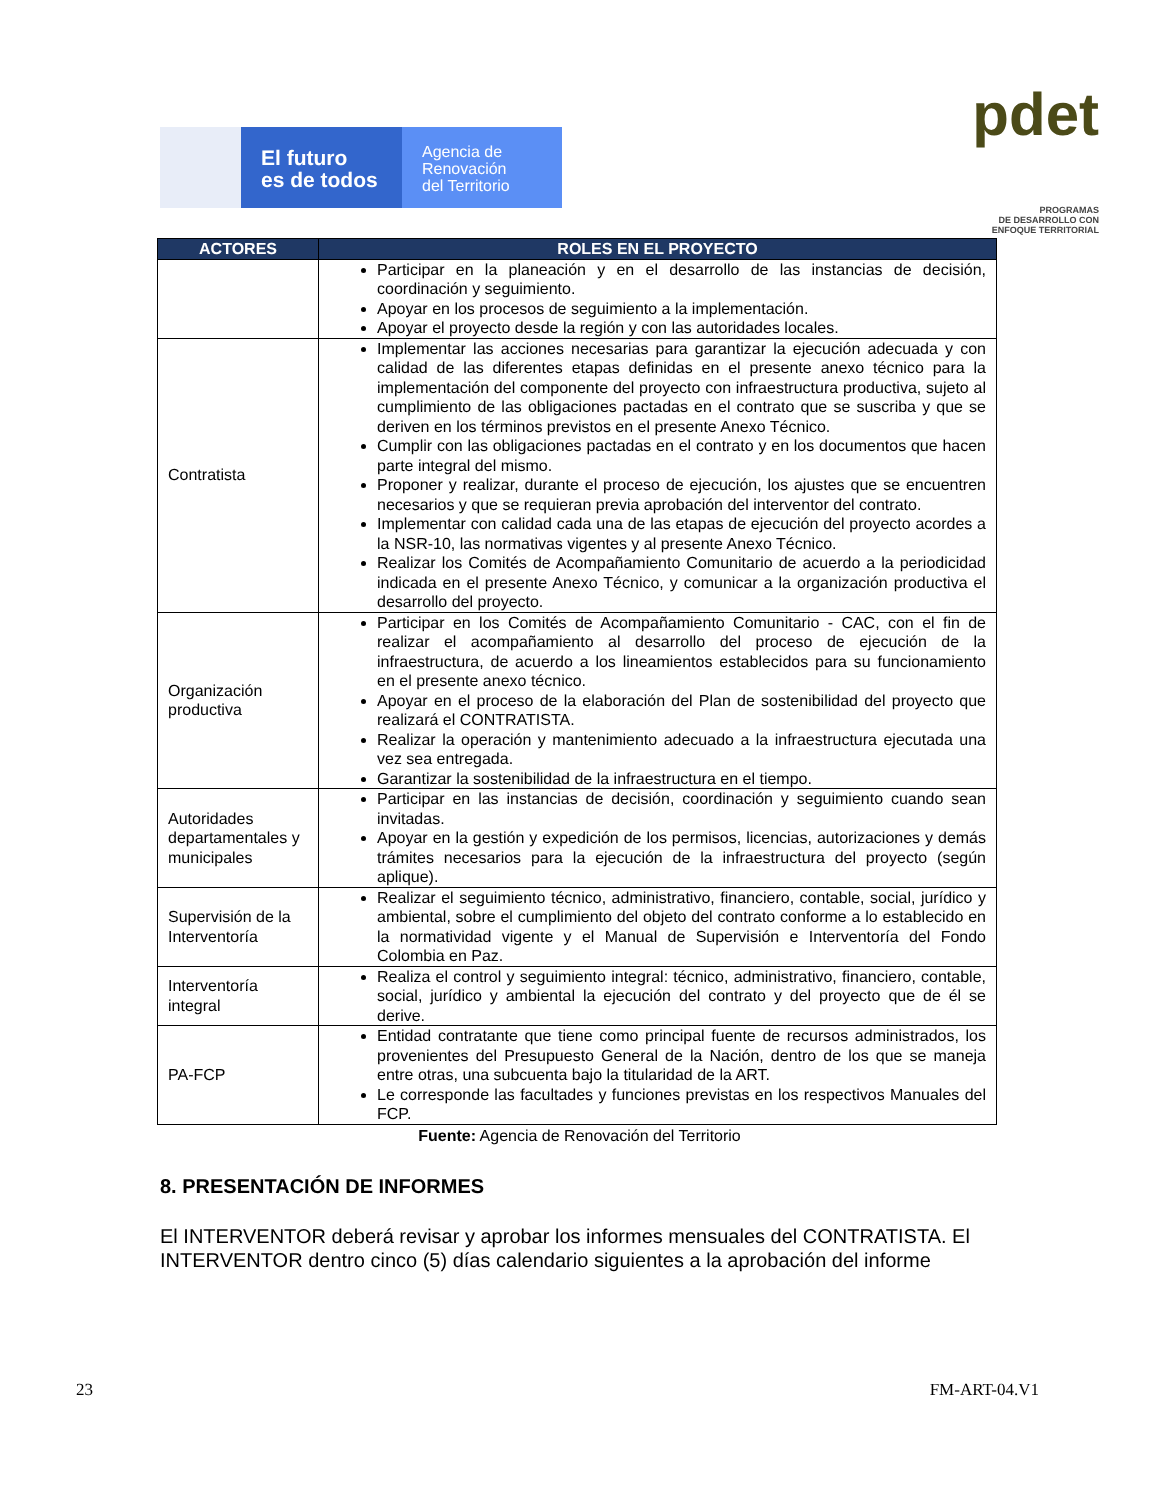El futuro
es de todos
Agencia de
Renovación
del Territorio
pdet
PROGRAMAS
DE DESARROLLO CON
ENFOQUE TERRITORIAL
| ACTORES | ROLES EN EL PROYECTO |
| --- | --- |
| | Participar en la planeación y en el desarrollo de las instancias de decisión, coordinación y seguimiento. Apoyar en los procesos de seguimiento a la implementación. Apoyar el proyecto desde la región y con las autoridades locales. |
| Contratista | Implementar las acciones necesarias para garantizar la ejecución adecuada y con calidad de las diferentes etapas definidas en el presente anexo técnico para la implementación del componente del proyecto con infraestructura productiva, sujeto al cumplimiento de las obligaciones pactadas en el contrato que se suscriba y que se deriven en los términos previstos en el presente Anexo Técnico. Cumplir con las obligaciones pactadas en el contrato y en los documentos que hacen parte integral del mismo. Proponer y realizar, durante el proceso de ejecución, los ajustes que se encuentren necesarios y que se requieran previa aprobación del interventor del contrato. Implementar con calidad cada una de las etapas de ejecución del proyecto acordes a la NSR-10, las normativas vigentes y al presente Anexo Técnico. Realizar los Comités de Acompañamiento Comunitario de acuerdo a la periodicidad indicada en el presente Anexo Técnico, y comunicar a la organización productiva el desarrollo del proyecto. |
| Organización productiva | Participar en los Comités de Acompañamiento Comunitario - CAC, con el fin de realizar el acompañamiento al desarrollo del proceso de ejecución de la infraestructura, de acuerdo a los lineamientos establecidos para su funcionamiento en el presente anexo técnico. Apoyar en el proceso de la elaboración del Plan de sostenibilidad del proyecto que realizará el CONTRATISTA. Realizar la operación y mantenimiento adecuado a la infraestructura ejecutada una vez sea entregada. Garantizar la sostenibilidad de la infraestructura en el tiempo. |
| Autoridades departamentales y municipales | Participar en las instancias de decisión, coordinación y seguimiento cuando sean invitadas. Apoyar en la gestión y expedición de los permisos, licencias, autorizaciones y demás trámites necesarios para la ejecución de la infraestructura del proyecto (según aplique). |
| Supervisión de la Interventoría | Realizar el seguimiento técnico, administrativo, financiero, contable, social, jurídico y ambiental, sobre el cumplimiento del objeto del contrato conforme a lo establecido en la normatividad vigente y el Manual de Supervisión e Interventoría del Fondo Colombia en Paz. |
| Interventoría integral | Realiza el control y seguimiento integral: técnico, administrativo, financiero, contable, social, jurídico y ambiental la ejecución del contrato y del proyecto que de él se derive. |
| PA-FCP | Entidad contratante que tiene como principal fuente de recursos administrados, los provenientes del Presupuesto General de la Nación, dentro de los que se maneja entre otras, una subcuenta bajo la titularidad de la ART. Le corresponde las facultades y funciones previstas en los respectivos Manuales del FCP. |
Fuente: Agencia de Renovación del Territorio
8. PRESENTACIÓN DE INFORMES
El INTERVENTOR deberá revisar y aprobar los informes mensuales del CONTRATISTA. El INTERVENTOR dentro cinco (5) días calendario siguientes a la aprobación del informe
23 FM-ART-04.V1